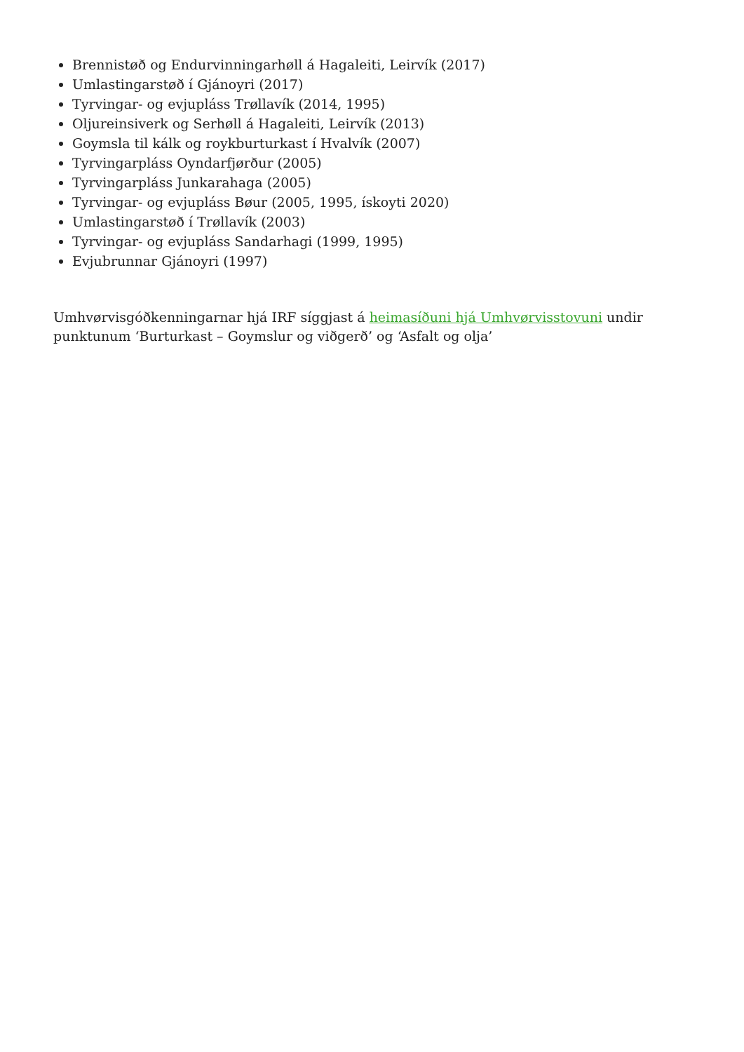Brennistøð og Endurvinningarhøll á Hagaleiti, Leirvík (2017)
Umlastingarstøð í Gjánoyri (2017)
Tyrvingar- og evjupláss Trøllavík (2014, 1995)
Oljureinsiverk og Serhøll á Hagaleiti, Leirvík (2013)
Goymsla til kálk og roykburturkast í Hvalvík (2007)
Tyrvingarpláss Oyndarfjørður (2005)
Tyrvingarpláss Junkarahaga (2005)
Tyrvingar- og evjupláss Bøur (2005, 1995, ískoyti 2020)
Umlastingarstøð í Trøllavík (2003)
Tyrvingar- og evjupláss Sandarhagi (1999, 1995)
Evjubrunnar Gjánoyri (1997)
Umhvørvisgóðkenningarnar hjá IRF síggjast á heimasíðuni hjá Umhvørvisstovuni undir punktunum ‘Burturkast – Goymslur og viðgerð’ og ‘Asfalt og olja’